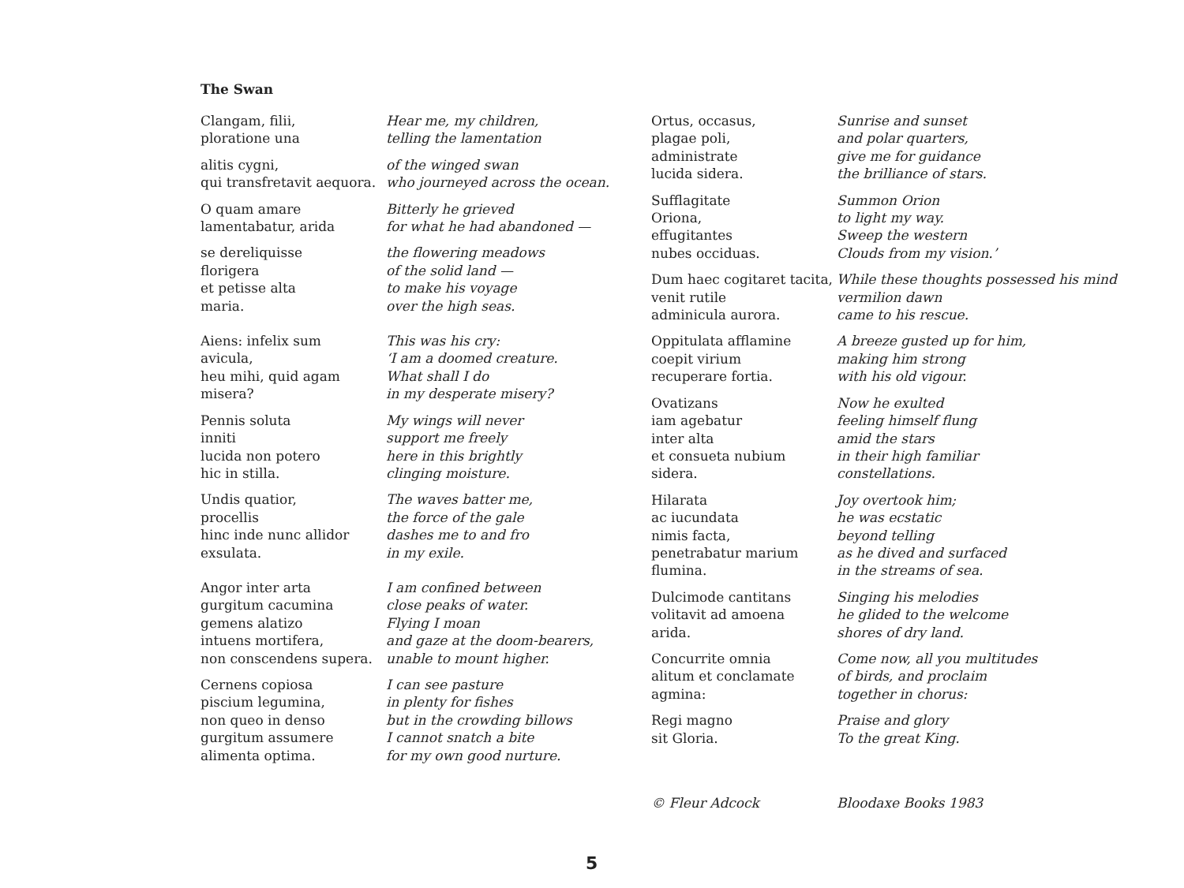The Swan
Clangam, filii,
ploratione una
Hear me, my children,
telling the lamentation
alitis cygni,
qui transfretavit aequora.
of the winged swan
who journeyed across the ocean.
O quam amare
lamentabatur, arida
Bitterly he grieved
for what he had abandoned —
se dereliquisse
florigera
et petisse alta
maria.
the flowering meadows
of the solid land —
to make his voyage
over the high seas.
Aiens: infelix sum
avicula,
heu mihi, quid agam
misera?
This was his cry:
‘I am a doomed creature.
What shall I do
in my desperate misery?
Pennis soluta
inniti
lucida non potero
hic in stilla.
My wings will never
support me freely
here in this brightly
clinging moisture.
Undis quatior,
procellis
hinc inde nunc allidor
exsulata.
The waves batter me,
the force of the gale
dashes me to and fro
in my exile.
Angor inter arta
gurgitum cacumina
gemens alatizo
intuens mortifera,
non conscendens supera.
I am confined between
close peaks of water.
Flying I moan
and gaze at the doom-bearers,
unable to mount higher.
Cernens copiosa
piscium legumina,
non queo in denso
gurgitum assumere
alimenta optima.
I can see pasture
in plenty for fishes
but in the crowding billows
I cannot snatch a bite
for my own good nurture.
Ortus, occasus,
plagae poli,
administrate
lucida sidera.
Sunrise and sunset
and polar quarters,
give me for guidance
the brilliance of stars.
Sufflagitate
Oriona,
effugitantes
nubes occiduas.
Summon Orion
to light my way.
Sweep the western
Clouds from my vision.’
Dum haec cogitaret tacita,
venit rutile
adminicula aurora.
While these thoughts possessed his mind
vermilion dawn
came to his rescue.
Oppitulata afflamine
coepit virium
recuperare fortia.
A breeze gusted up for him,
making him strong
with his old vigour.
Ovatizans
iam agebatur
inter alta
et consueta nubium
sidera.
Now he exulted
feeling himself flung
amid the stars
in their high familiar
constellations.
Hilarata
ac iucundata
nimis facta,
penetrabatur marium
flumina.
Joy overtook him;
he was ecstatic
beyond telling
as he dived and surfaced
in the streams of sea.
Dulcimode cantitans
volitavit ad amoena
arida.
Singing his melodies
he glided to the welcome
shores of dry land.
Concurrite omnia
alitum et conclamate
agmina:
Come now, all you multitudes
of birds, and proclaim
together in chorus:
Regi magno
sit Gloria.
Praise and glory
To the great King.
© Fleur Adcock Bloodaxe Books 1983
5